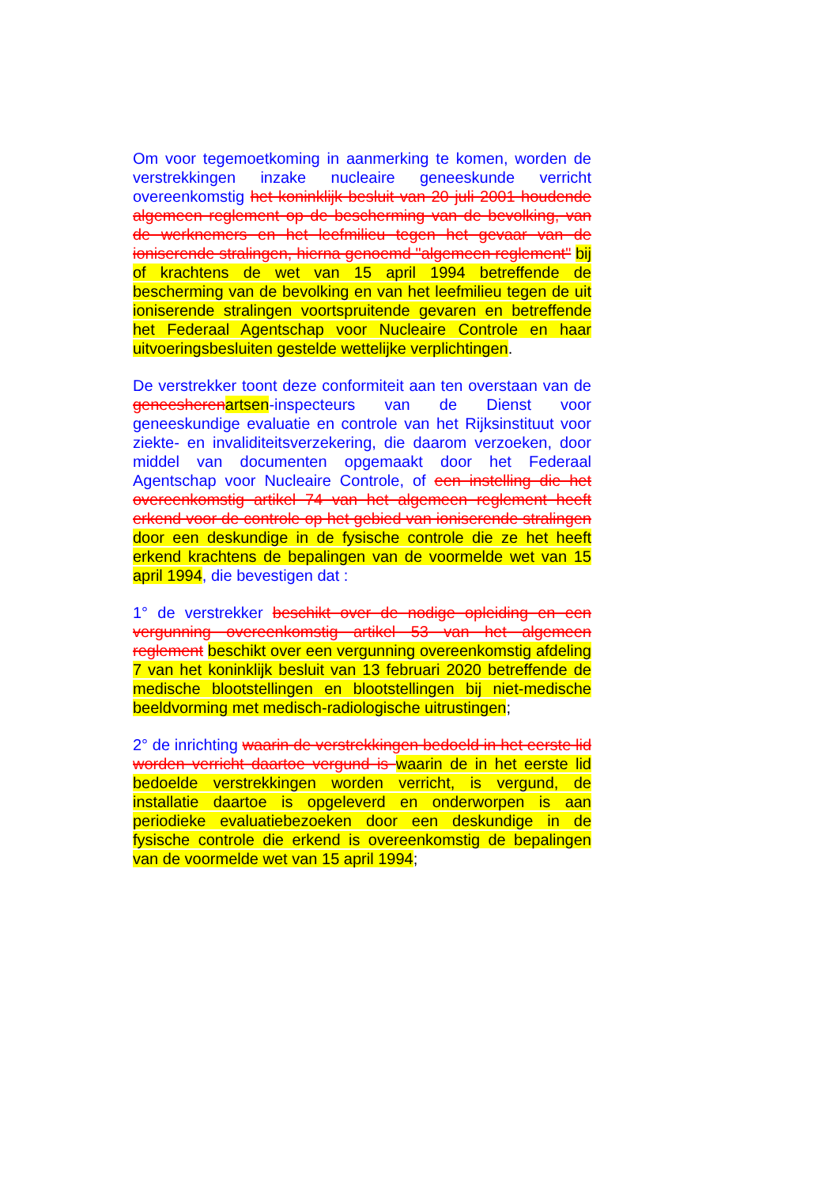Om voor tegemoetkoming in aanmerking te komen, worden de verstrekkingen inzake nucleaire geneeskunde verricht overeenkomstig het koninklijk besluit van 20 juli 2001 houdende algemeen reglement op de bescherming van de bevolking, van de werknemers en het leefmilieu tegen het gevaar van de ioniserende stralingen, hierna genoemd "algemeen reglement" bij of krachtens de wet van 15 april 1994 betreffende de bescherming van de bevolking en van het leefmilieu tegen de uit ioniserende stralingen voortspruitende gevaren en betreffende het Federaal Agentschap voor Nucleaire Controle en haar uitvoeringsbesluiten gestelde wettelijke verplichtingen.
De verstrekker toont deze conformiteit aan ten overstaan van de geneesheren artsen-inspecteurs van de Dienst voor geneeskundige evaluatie en controle van het Rijksinstituut voor ziekte- en invaliditeitsverzekering, die daarom verzoeken, door middel van documenten opgemaakt door het Federaal Agentschap voor Nucleaire Controle, of een instelling die het overeenkomstig artikel 74 van het algemeen reglement heeft erkend voor de controle op het gebied van ioniserende stralingen door een deskundige in de fysische controle die ze het heeft erkend krachtens de bepalingen van de voormelde wet van 15 april 1994, die bevestigen dat :
1° de verstrekker beschikt over de nodige opleiding en een vergunning overeenkomstig artikel 53 van het algemeen reglement beschikt over een vergunning overeenkomstig afdeling 7 van het koninklijk besluit van 13 februari 2020 betreffende de medische blootstellingen en blootstellingen bij niet-medische beeldvorming met medisch-radiologische uitrustingen;
2° de inrichting waarin de verstrekkingen bedoeld in het eerste lid worden verricht daartoe vergund is waarin de in het eerste lid bedoelde verstrekkingen worden verricht, is vergund, de installatie daartoe is opgeleverd en onderworpen is aan periodieke evaluatiebezoeken door een deskundige in de fysische controle die erkend is overeenkomstig de bepalingen van de voormelde wet van 15 april 1994;